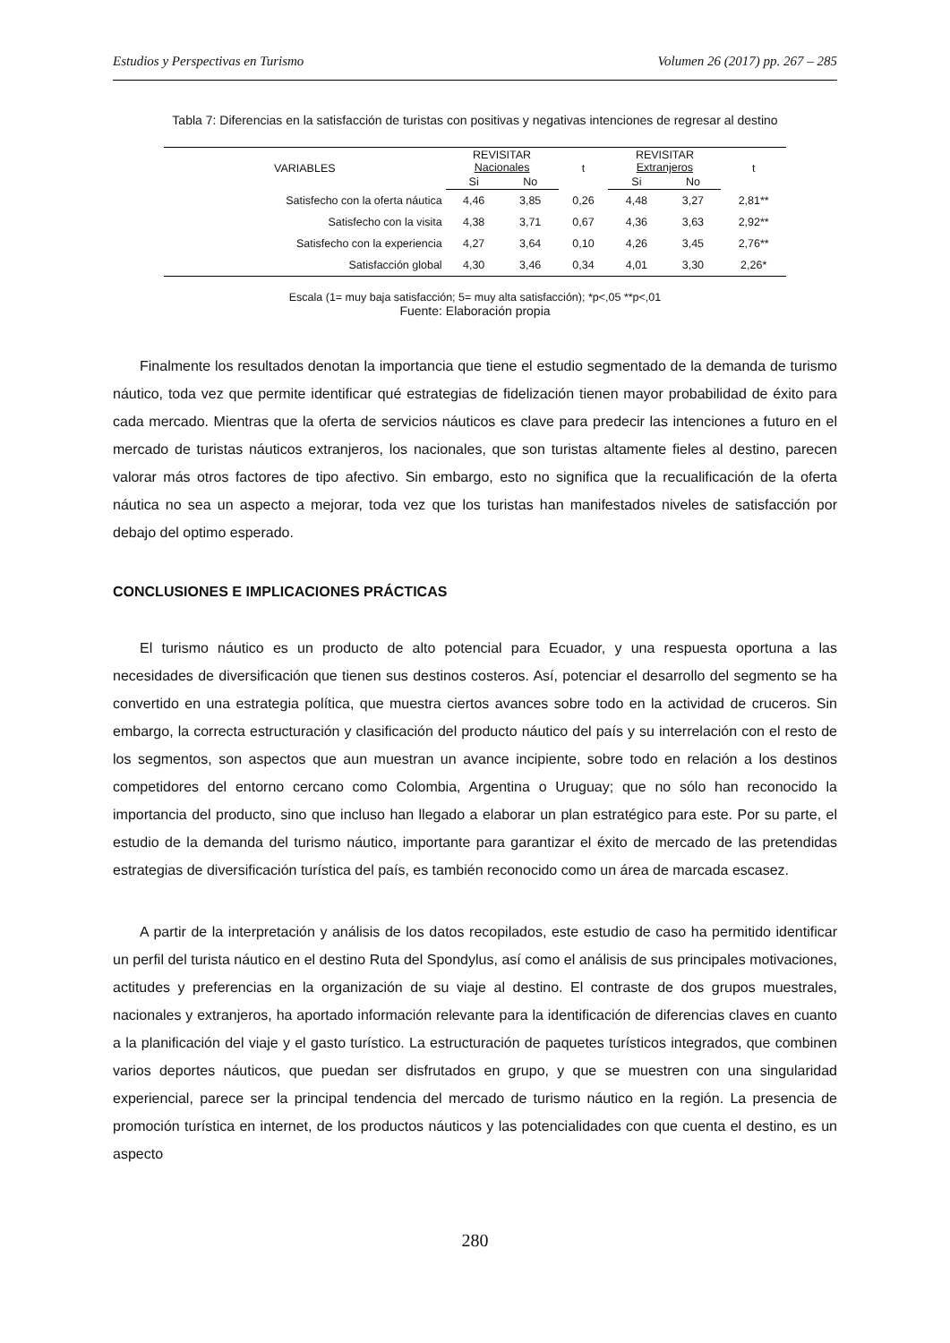Estudios y Perspectivas en Turismo Volumen 26 (2017) pp. 267 – 285
Tabla 7: Diferencias en la satisfacción de turistas con positivas y negativas intenciones de regresar al destino
| VARIABLES | REVISITAR Nacionales | | t | REVISITAR Extranjeros | | t |
| --- | --- | --- | --- | --- | --- | --- |
| | Si | No | | Si | No | |
| Satisfecho con la oferta náutica | 4,46 | 3,85 | 0,26 | 4,48 | 3,27 | 2,81** |
| Satisfecho con la visita | 4,38 | 3,71 | 0,67 | 4,36 | 3,63 | 2,92** |
| Satisfecho con la experiencia | 4,27 | 3,64 | 0,10 | 4,26 | 3,45 | 2,76** |
| Satisfacción global | 4,30 | 3,46 | 0,34 | 4,01 | 3,30 | 2,26* |
Escala (1= muy baja satisfacción; 5= muy alta satisfacción); *p<,05 **p<,01
Fuente: Elaboración propia
Finalmente los resultados denotan la importancia que tiene el estudio segmentado de la demanda de turismo náutico, toda vez que permite identificar qué estrategias de fidelización tienen mayor probabilidad de éxito para cada mercado. Mientras que la oferta de servicios náuticos es clave para predecir las intenciones a futuro en el mercado de turistas náuticos extranjeros, los nacionales, que son turistas altamente fieles al destino, parecen valorar más otros factores de tipo afectivo. Sin embargo, esto no significa que la recualificación de la oferta náutica no sea un aspecto a mejorar, toda vez que los turistas han manifestados niveles de satisfacción por debajo del optimo esperado.
CONCLUSIONES E IMPLICACIONES PRÁCTICAS
El turismo náutico es un producto de alto potencial para Ecuador, y una respuesta oportuna a las necesidades de diversificación que tienen sus destinos costeros. Así, potenciar el desarrollo del segmento se ha convertido en una estrategia política, que muestra ciertos avances sobre todo en la actividad de cruceros. Sin embargo, la correcta estructuración y clasificación del producto náutico del país y su interrelación con el resto de los segmentos, son aspectos que aun muestran un avance incipiente, sobre todo en relación a los destinos competidores del entorno cercano como Colombia, Argentina o Uruguay; que no sólo han reconocido la importancia del producto, sino que incluso han llegado a elaborar un plan estratégico para este. Por su parte, el estudio de la demanda del turismo náutico, importante para garantizar el éxito de mercado de las pretendidas estrategias de diversificación turística del país, es también reconocido como un área de marcada escasez.
A partir de la interpretación y análisis de los datos recopilados, este estudio de caso ha permitido identificar un perfil del turista náutico en el destino Ruta del Spondylus, así como el análisis de sus principales motivaciones, actitudes y preferencias en la organización de su viaje al destino. El contraste de dos grupos muestrales, nacionales y extranjeros, ha aportado información relevante para la identificación de diferencias claves en cuanto a la planificación del viaje y el gasto turístico. La estructuración de paquetes turísticos integrados, que combinen varios deportes náuticos, que puedan ser disfrutados en grupo, y que se muestren con una singularidad experiencial, parece ser la principal tendencia del mercado de turismo náutico en la región. La presencia de promoción turística en internet, de los productos náuticos y las potencialidades con que cuenta el destino, es un aspecto
280